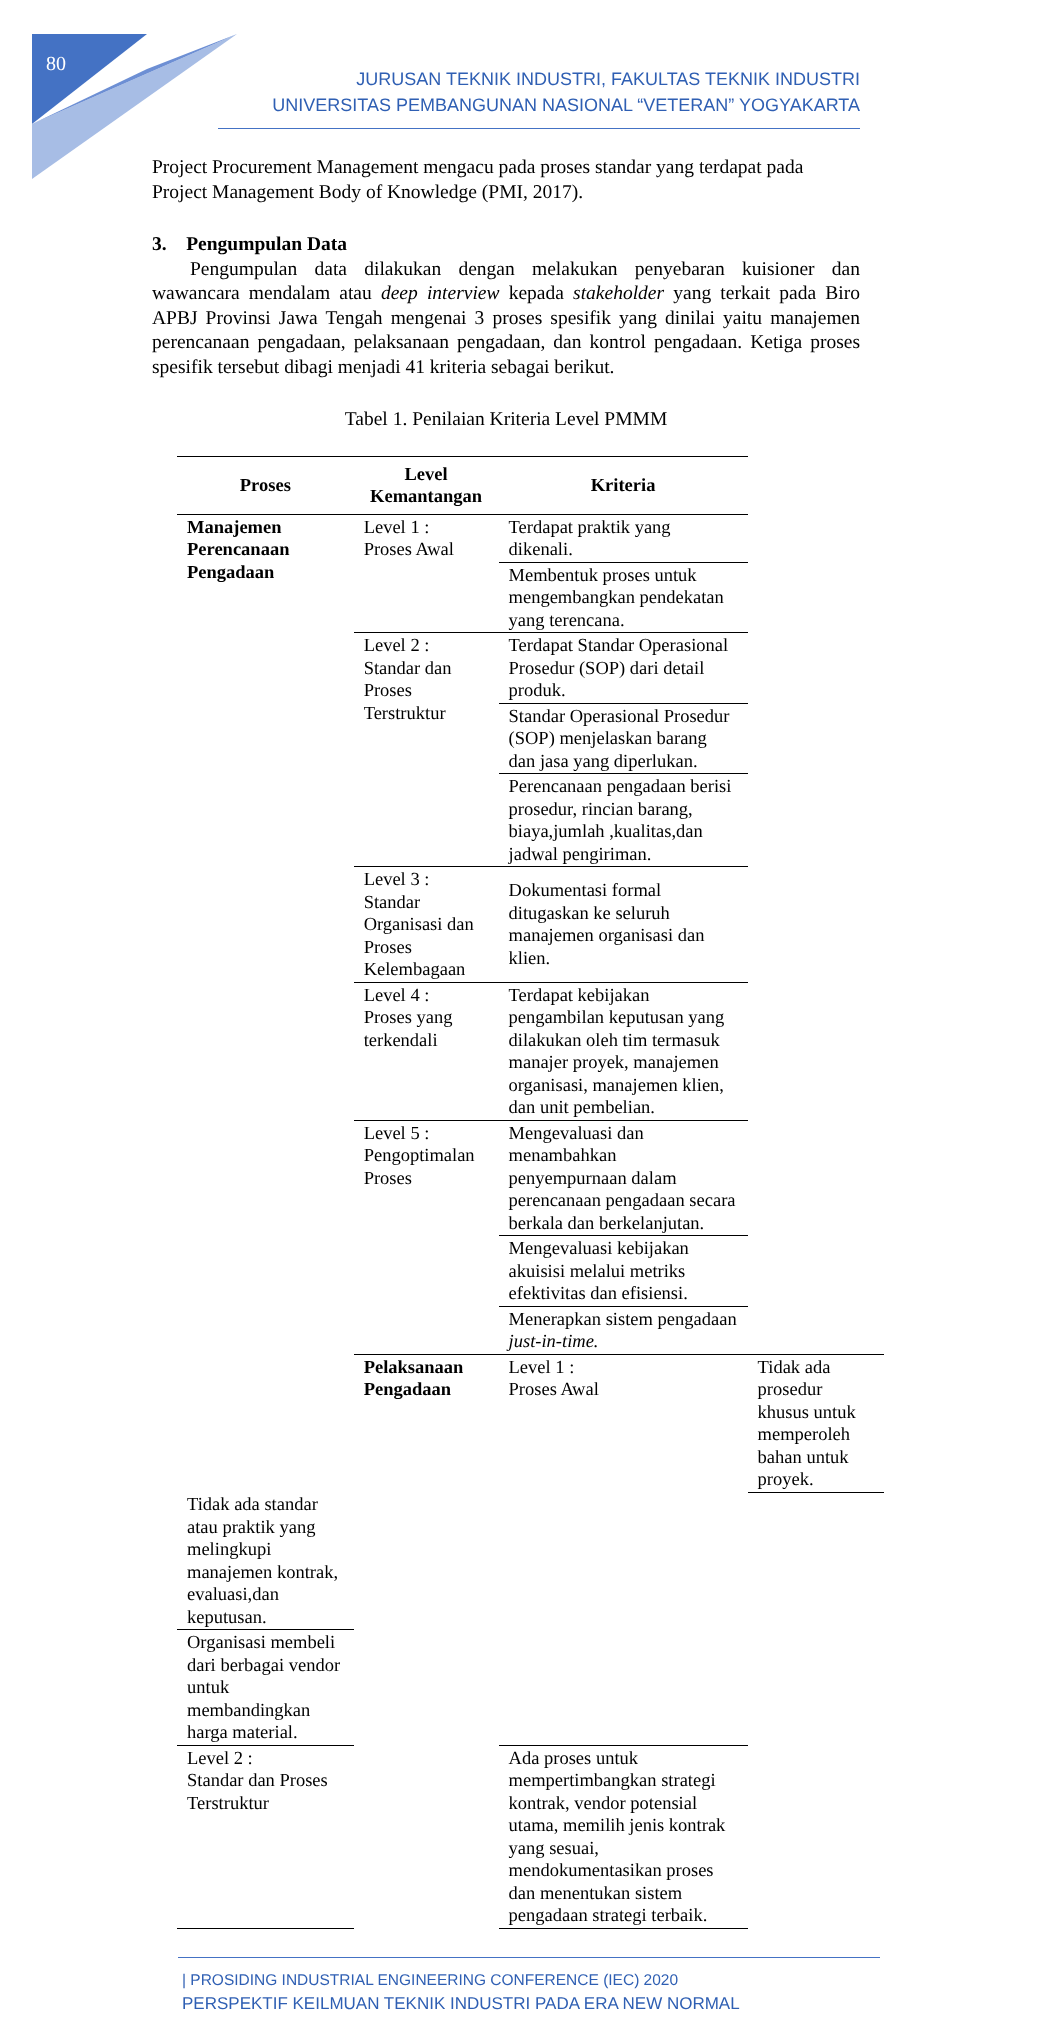80
JURUSAN TEKNIK INDUSTRI, FAKULTAS TEKNIK INDUSTRI
UNIVERSITAS PEMBANGUNAN NASIONAL “VETERAN” YOGYAKARTA
Project Procurement Management mengacu pada proses standar yang terdapat pada Project Management Body of Knowledge (PMI, 2017).
3. Pengumpulan Data
Pengumpulan data dilakukan dengan melakukan penyebaran kuisioner dan wawancara mendalam atau deep interview kepada stakeholder yang terkait pada Biro APBJ Provinsi Jawa Tengah mengenai 3 proses spesifik yang dinilai yaitu manajemen perencanaan pengadaan, pelaksanaan pengadaan, dan kontrol pengadaan. Ketiga proses spesifik tersebut dibagi menjadi 41 kriteria sebagai berikut.
Tabel 1. Penilaian Kriteria Level PMMM
| Proses | Level Kemantangan | Kriteria | |
| --- | --- | --- | --- |
| Manajemen Perencanaan Pengadaan | Level 1 : Proses Awal | Terdapat praktik yang dikenali. | |
| | | Membentuk proses untuk mengembangkan pendekatan yang terencana. | |
| | Level 2 : Standar dan Proses Terstruktur | Terdapat Standar Operasional Prosedur (SOP) dari detail produk. | |
| | | Standar Operasional Prosedur (SOP) menjelaskan barang dan jasa yang diperlukan. | |
| | | Perencanaan pengadaan berisi prosedur, rincian barang, biaya,jumlah ,kualitas,dan jadwal pengiriman. | |
| | Level 3 : Standar Organisasi dan Proses Kelembagaan | Dokumentasi formal ditugaskan ke seluruh manajemen organisasi dan klien. | |
| | Level 4 : Proses yang terkendali | Terdapat kebijakan pengambilan keputusan yang dilakukan oleh tim termasuk manajer proyek, manajemen organisasi, manajemen klien, dan unit pembelian. | |
| | Level 5 : Pengoptimalan Proses | Mengevaluasi dan menambahkan penyempurnaan dalam perencanaan pengadaan secara berkala dan berkelanjutan. | |
| | | Mengevaluasi kebijakan akuisisi melalui metriks efektivitas dan efisiensi. | |
| | | Menerapkan sistem pengadaan just-in-time. | |
| | Pelaksanaan Pengadaan | Level 1 : Proses Awal | Tidak ada prosedur khusus untuk memperoleh bahan untuk proyek. |
| Tidak ada standar atau praktik yang melingkupi manajemen kontrak, evaluasi,dan keputusan. | | | |
| Organisasi membeli dari berbagai vendor untuk membandingkan harga material. | | | |
| Level 2 : Standar dan Proses Terstruktur | | Ada proses untuk mempertimbangkan strategi kontrak, vendor potensial utama, memilih jenis kontrak yang sesuai, mendokumentasikan proses dan menentukan sistem pengadaan strategi terbaik. | |
| PROSIDING INDUSTRIAL ENGINEERING CONFERENCE (IEC) 2020
PERSPEKTIF KEILMUAN TEKNIK INDUSTRI PADA ERA NEW NORMAL